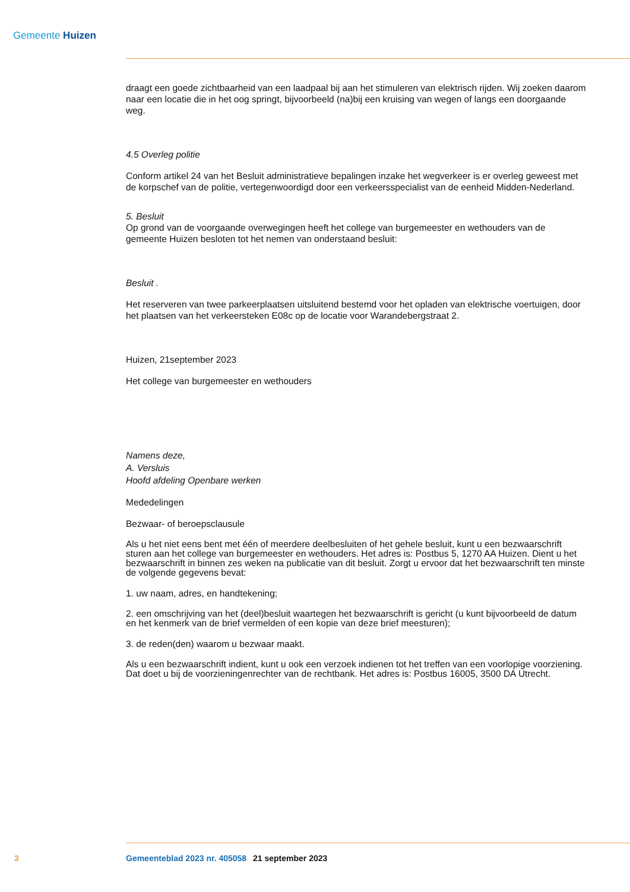Gemeente Huizen
draagt een goede zichtbaarheid van een laadpaal bij aan het stimuleren van elektrisch rijden. Wij zoeken daarom naar een locatie die in het oog springt, bijvoorbeeld (na)bij een kruising van wegen of langs een doorgaande weg.
4.5 Overleg politie
Conform artikel 24 van het Besluit administratieve bepalingen inzake het wegverkeer is er overleg geweest met de korpschef van de politie, vertegenwoordigd door een verkeersspecialist van de eenheid Midden-Nederland.
5. Besluit
Op grond van de voorgaande overwegingen heeft het college van burgemeester en wethouders van de gemeente Huizen besloten tot het nemen van onderstaand besluit:
Besluit .
Het reserveren van twee parkeerplaatsen uitsluitend bestemd voor het opladen van elektrische voertuigen, door het plaatsen van het verkeersteken E08c op de locatie voor Warandebergstraat 2.
Huizen, 21september 2023
Het college van burgemeester en wethouders
Namens deze,
A. Versluis
Hoofd afdeling Openbare werken
Mededelingen
Bezwaar- of beroepsclausule
Als u het niet eens bent met één of meerdere deelbesluiten of het gehele besluit, kunt u een bezwaarschrift sturen aan het college van burgemeester en wethouders. Het adres is: Postbus 5, 1270 AA Huizen. Dient u het bezwaarschrift in binnen zes weken na publicatie van dit besluit. Zorgt u ervoor dat het bezwaarschrift ten minste de volgende gegevens bevat:
1. uw naam, adres, en handtekening;
2. een omschrijving van het (deel)besluit waartegen het bezwaarschrift is gericht (u kunt bijvoorbeeld de datum en het kenmerk van de brief vermelden of een kopie van deze brief meesturen);
3. de reden(den) waarom u bezwaar maakt.
Als u een bezwaarschrift indient, kunt u ook een verzoek indienen tot het treffen van een voorlopige voorziening. Dat doet u bij de voorzieningenrechter van de rechtbank. Het adres is: Postbus 16005, 3500 DA Utrecht.
3 Gemeenteblad 2023 nr. 405058 21 september 2023